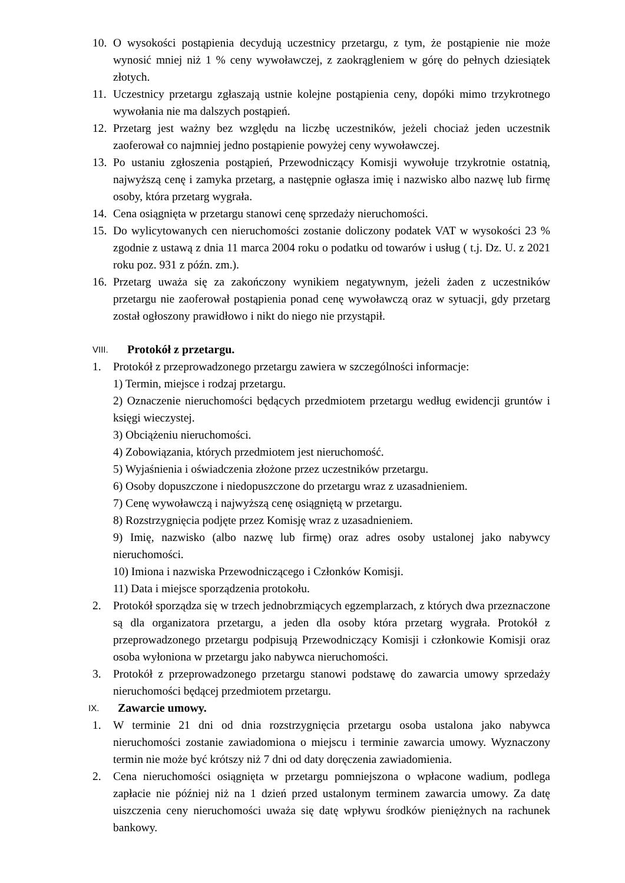10. O wysokości postąpienia decydują uczestnicy przetargu, z tym, że postąpienie nie może wynosić mniej niż 1 % ceny wywoławczej, z zaokrągleniem w górę do pełnych dziesiątek złotych.
11. Uczestnicy przetargu zgłaszają ustnie kolejne postąpienia ceny, dopóki mimo trzykrotnego wywołania nie ma dalszych postąpień.
12. Przetarg jest ważny bez względu na liczbę uczestników, jeżeli chociaż jeden uczestnik zaoferował co najmniej jedno postąpienie powyżej ceny wywoławczej.
13. Po ustaniu zgłoszenia postąpień, Przewodniczący Komisji wywołuje trzykrotnie ostatnią, najwyższą cenę i zamyka przetarg, a następnie ogłasza imię i nazwisko albo nazwę lub firmę osoby, która przetarg wygrała.
14. Cena osiągnięta w przetargu stanowi cenę sprzedaży nieruchomości.
15. Do wylicytowanych cen nieruchomości zostanie doliczony podatek VAT w wysokości 23 % zgodnie z ustawą z dnia 11 marca 2004 roku o podatku od towarów i usług ( t.j. Dz. U. z 2021 roku poz. 931 z późn. zm.).
16. Przetarg uważa się za zakończony wynikiem negatywnym, jeżeli żaden z uczestników przetargu nie zaoferował postąpienia ponad cenę wywoławczą oraz w sytuacji, gdy przetarg został ogłoszony prawidłowo i nikt do niego nie przystąpił.
VIII. Protokół z przetargu.
1. Protokół z przeprowadzonego przetargu zawiera w szczególności informacje:
1) Termin, miejsce i rodzaj przetargu.
2) Oznaczenie nieruchomości będących przedmiotem przetargu według ewidencji gruntów i księgi wieczystej.
3) Obciążeniu nieruchomości.
4) Zobowiązania, których przedmiotem jest nieruchomość.
5) Wyjaśnienia i oświadczenia złożone przez uczestników przetargu.
6) Osoby dopuszczone i niedopuszczone do przetargu wraz z uzasadnieniem.
7) Cenę wywoławczą i najwyższą cenę osiągniętą w przetargu.
8) Rozstrzygnięcia podjęte przez Komisję wraz z uzasadnieniem.
9) Imię, nazwisko (albo nazwę lub firmę) oraz adres osoby ustalonej jako nabywcy nieruchomości.
10) Imiona i nazwiska Przewodniczącego i Członków Komisji.
11) Data i miejsce sporządzenia protokołu.
2. Protokół sporządza się w trzech jednobrzmiących egzemplarzach, z których dwa przeznaczone są dla organizatora przetargu, a jeden dla osoby która przetarg wygrała. Protokół z przeprowadzonego przetargu podpisują Przewodniczący Komisji i członkowie Komisji oraz osoba wyłoniona w przetargu jako nabywca nieruchomości.
3. Protokół z przeprowadzonego przetargu stanowi podstawę do zawarcia umowy sprzedaży nieruchomości będącej przedmiotem przetargu.
IX. Zawarcie umowy.
1. W terminie 21 dni od dnia rozstrzygnięcia przetargu osoba ustalona jako nabywca nieruchomości zostanie zawiadomiona o miejscu i terminie zawarcia umowy. Wyznaczony termin nie może być krótszy niż 7 dni od daty doręczenia zawiadomienia.
2. Cena nieruchomości osiągnięta w przetargu pomniejszona o wpłacone wadium, podlega zapłacie nie później niż na 1 dzień przed ustalonym terminem zawarcia umowy. Za datę uiszczenia ceny nieruchomości uważa się datę wpływu środków pieniężnych na rachunek bankowy.